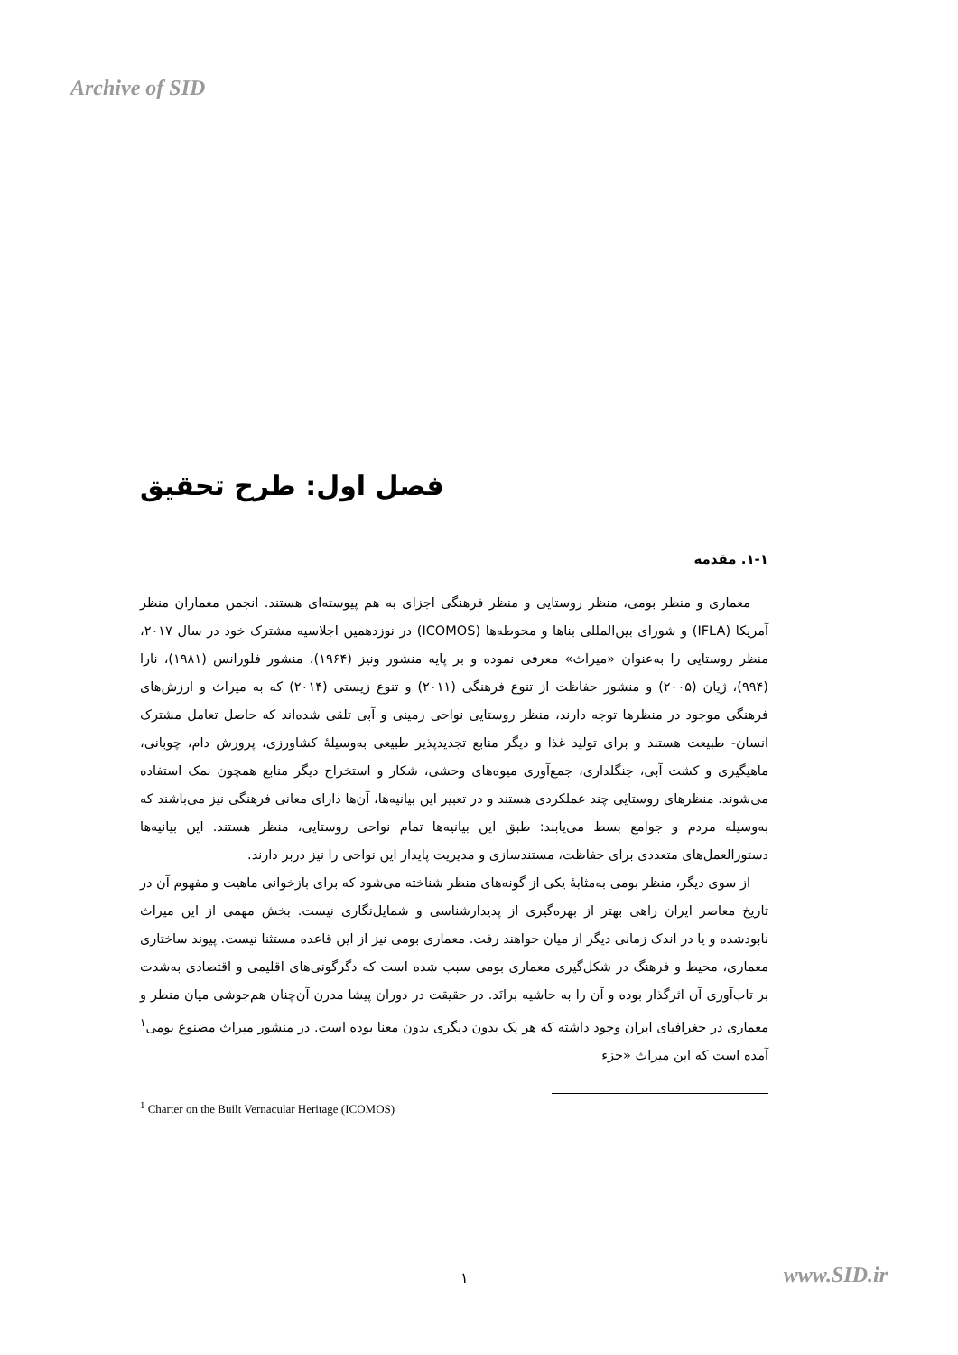Archive of SID
فصل اول: طرح تحقیق
۱-۱. مقدمه
معماری و منظر بومی، منظر روستایی و منظر فرهنگی اجزای به هم پیوسته‌ای هستند. انجمن معماران منظر آمریکا (IFLA) و شورای بین‌المللی بناها و محوطه‌ها (ICOMOS) در نوزدهمین اجلاسیه مشترک خود در سال ۲۰۱۷، منظر روستایی را به‌عنوان «میراث» معرفی نموده و بر پایه منشور ونیز (۱۹۶۴)، منشور فلورانس (۱۹۸۱)، نارا (۹۹۴)، ژیان (۲۰۰۵) و منشور حفاظت از تنوع فرهنگی (۲۰۱۱) و تنوع زیستی (۲۰۱۴) که به میراث و ارزش‌های فرهنگی موجود در منظرها توجه دارند، منظر روستایی نواحی زمینی و آبی تلقی شده‌اند که حاصل تعامل مشترک انسان- طبیعت هستند و برای تولید غذا و دیگر منابع تجدیدپذیر طبیعی به‌وسیلهٔ کشاورزی، پرورش دام، چوبانی، ماهیگیری و کشت آبی، جنگلداری، جمع‌آوری میوه‌های وحشی، شکار و استخراج دیگر منابع همچون نمک استفاده می‌شوند. منظرهای روستایی چند عملکردی هستند و در تعبیر این بیانیه‌ها، آن‌ها دارای معانی فرهنگی نیز می‌باشند که به‌وسیله مردم و جوامع بسط می‌یابند: طبق این بیانیه‌ها تمام نواحی روستایی، منظر هستند. این بیانیه‌ها دستورالعمل‌های متعددی برای حفاظت، مستندسازی و مدیریت پایدار این نواحی را نیز دربر دارند.
از سوی دیگر، منظر بومی به‌مثابهٔ یکی از گونه‌های منظر شناخته می‌شود که برای بازخوانی ماهیت و مفهوم آن در تاریخ معاصر ایران راهی بهتر از بهره‌گیری از پدیدارشناسی و شمایل‌نگاری نیست. بخش مهمی از این میراث نابودشده و یا در اندک زمانی دیگر از میان خواهند رفت. معماری بومی نیز از این قاعده مستثنا نیست. پیوند ساختاری معماری، محیط و فرهنگ در شکل‌گیری معماری بومی سبب شده است که دگرگونی‌های اقلیمی و اقتصادی به‌شدت بر تاب‌آوری آن اثرگذار بوده و آن را به حاشیه برانَد. در حقیقت در دوران پیشا مدرن آن‌چنان هم‌جوشی میان منظر و معماری در جغرافیای ایران وجود داشته که هر یک بدون دیگری بدون معنا بوده است. در منشور میراث مصنوع بومی<sup>۱</sup> آمده است که این میراث «جزء
<sup>1</sup> Charter on the Built Vernacular Heritage (ICOMOS)
۱ www.SID.ir